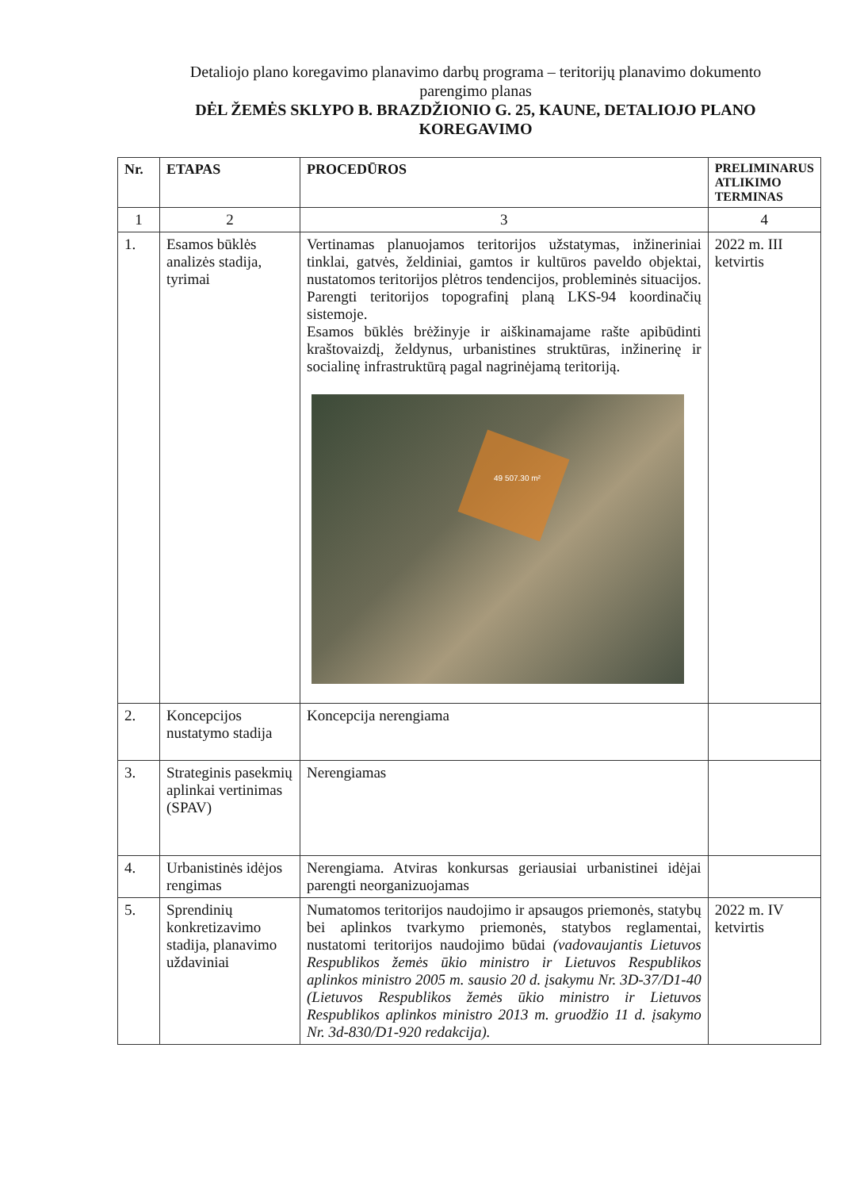Detaliojo plano koregavimo planavimo darbų programa – teritorijų planavimo dokumento parengimo planas
DĖL ŽEMĖS SKLYPO B. BRAZDŽIONIO G. 25, KAUNE, DETALIOJO PLANO KOREGAVIMO
| Nr. | ETAPAS | PROCEDŪROS | PRELIMINARUS ATLIKIMO TERMINAS |
| --- | --- | --- | --- |
| 1 | 2 | 3 | 4 |
| 1. | Esamos būklės analizės stadija, tyrimai | Vertinamas planuojamos teritorijos užstatymas, inžineriniai tinklai, gatvės, želdiniai, gamtos ir kultūros paveldo objektai, nustatomos teritorijos plėtros tendencijos, probleminės situacijos. Parengti teritorijos topografinį planą LKS-94 koordinačių sistemoje. Esamos būklės brėžinyje ir aiškinamajame rašte apibūdinti kraštovaizdį, želdynus, urbanistines struktūras, inžinerinę ir socialinę infrastruktūrą pagal nagrinėjamą teritoriją. 49 507.30 m² | 2022 m. III ketvirtis |
| 2. | Koncepcijos nustatymo stadija | Koncepcija nerengiama | |
| 3. | Strateginis pasekmių aplinkai vertinimas (SPAV) | Nerengiamas | |
| 4. | Urbanistinės idėjos rengimas | Nerengiama. Atviras konkursas geriausiai urbanistinei idėjai parengti neorganizuojamas | |
| 5. | Sprendinių konkretizavimo stadija, planavimo uždaviniai | Numatomos teritorijos naudojimo ir apsaugos priemonės, statybų bei aplinkos tvarkymo priemonės, statybos reglamentai, nustatomi teritorijos naudojimo būdai (vadovaujantis Lietuvos Respublikos žemės ūkio ministro ir Lietuvos Respublikos aplinkos ministro 2005 m. sausio 20 d. įsakymu Nr. 3D-37/D1-40 (Lietuvos Respublikos žemės ūkio ministro ir Lietuvos Respublikos aplinkos ministro 2013 m. gruodžio 11 d. įsakymo Nr. 3d-830/D1-920 redakcija). | 2022 m. IV ketvirtis |